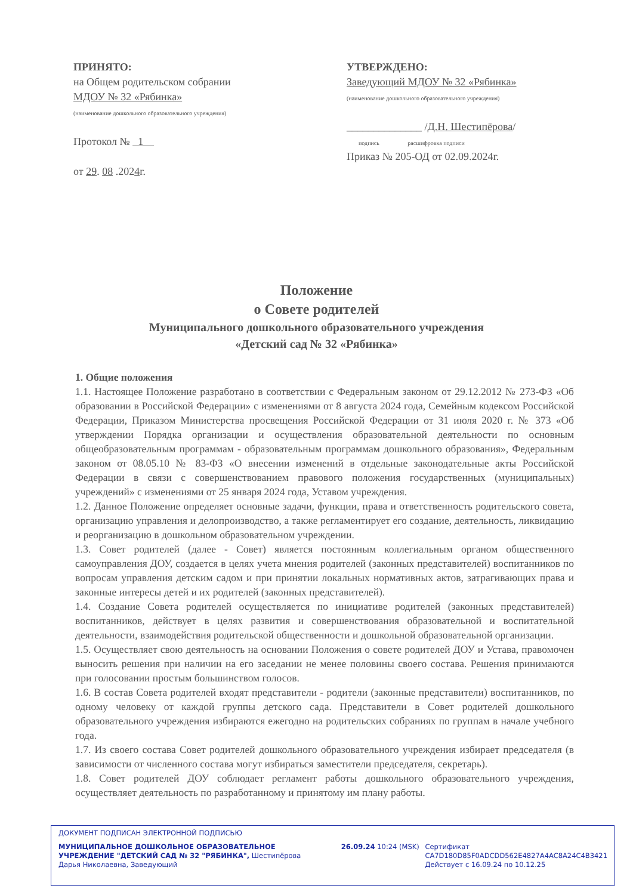ПРИНЯТО:
на Общем родительском собрании
МДОУ № 32 «Рябинка»
(наименование дошкольного образовательного учреждения)
Протокол № 1
от 29. 08 .2024г.
УТВЕРЖДЕНО:
Заведующий МДОУ № 32 «Рябинка»
(наименование дошкольного образовательного учреждения)
______________ /Д.Н. Шестипёрова/
подпись расшифровка подписи
Приказ № 205-ОД от 02.09.2024г.
Положение
о Совете родителей
Муниципального дошкольного образовательного учреждения
«Детский сад № 32 «Рябинка»
1. Общие положения
1.1. Настоящее Положение разработано в соответствии с Федеральным законом от 29.12.2012 № 273-ФЗ «Об образовании в Российской Федерации» с изменениями от 8 августа 2024 года, Семейным кодексом Российской Федерации, Приказом Министерства просвещения Российской Федерации от 31 июля 2020 г. № 373 «Об утверждении Порядка организации и осуществления образовательной деятельности по основным общеобразовательным программам - образовательным программам дошкольного образования», Федеральным законом от 08.05.10 № 83-ФЗ «О внесении изменений в отдельные законодательные акты Российской Федерации в связи с совершенствованием правового положения государственных (муниципальных) учреждений» с изменениями от 25 января 2024 года, Уставом учреждения.
1.2. Данное Положение определяет основные задачи, функции, права и ответственность родительского совета, организацию управления и делопроизводство, а также регламентирует его создание, деятельность, ликвидацию и реорганизацию в дошкольном образовательном учреждении.
1.3. Совет родителей (далее - Совет) является постоянным коллегиальным органом общественного самоуправления ДОУ, создается в целях учета мнения родителей (законных представителей) воспитанников по вопросам управления детским садом и при принятии локальных нормативных актов, затрагивающих права и законные интересы детей и их родителей (законных представителей).
1.4. Создание Совета родителей осуществляется по инициативе родителей (законных представителей) воспитанников, действует в целях развития и совершенствования образовательной и воспитательной деятельности, взаимодействия родительской общественности и дошкольной образовательной организации.
1.5. Осуществляет свою деятельность на основании Положения о совете родителей ДОУ и Устава, правомочен выносить решения при наличии на его заседании не менее половины своего состава. Решения принимаются при голосовании простым большинством голосов.
1.6. В состав Совета родителей входят представители - родители (законные представители) воспитанников, по одному человеку от каждой группы детского сада. Представители в Совет родителей дошкольного образовательного учреждения избираются ежегодно на родительских собраниях по группам в начале учебного года.
1.7. Из своего состава Совет родителей дошкольного образовательного учреждения избирает председателя (в зависимости от численного состава могут избираться заместители председателя, секретарь).
1.8. Совет родителей ДОУ соблюдает регламент работы дошкольного образовательного учреждения, осуществляет деятельность по разработанному и принятому им плану работы.
ДОКУМЕНТ ПОДПИСАН ЭЛЕКТРОННОЙ ПОДПИСЬЮ
МУНИЦИПАЛЬНОЕ ДОШКОЛЬНОЕ ОБРАЗОВАТЕЛЬНОЕ УЧРЕЖДЕНИЕ "ДЕТСКИЙ САД № 32 "РЯБИНКА", Шестипёрова Дарья Николаевна, Заведующий
26.09.24 10:24 (MSK) Сертификат
CA7D180D85F0ADCDD562E4827A4AC8A24C4B3421
Действует с 16.09.24 по 10.12.25